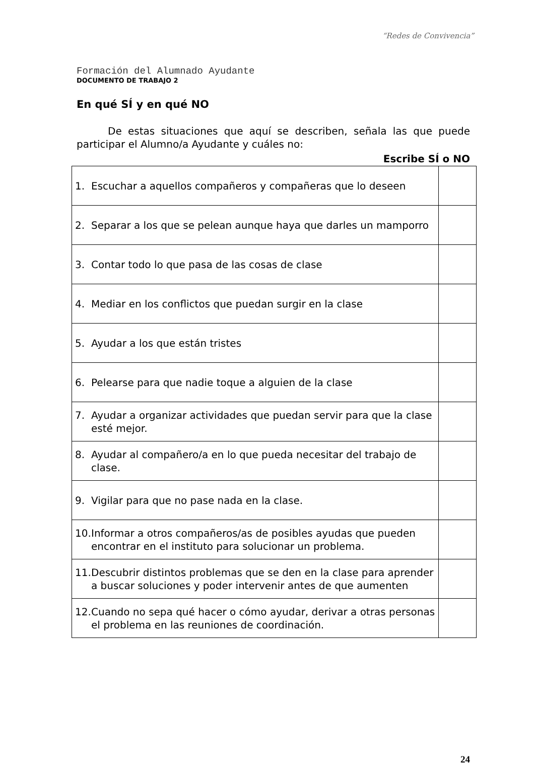“Redes de Convivencia”
Formación del Alumnado Ayudante
DOCUMENTO DE TRABAJO 2
En qué SÍ y en qué NO
De estas situaciones que aquí se describen, señala las que puede participar el Alumno/a Ayudante y cuáles no:
Escribe SÍ o NO
| 1. Escuchar a aquellos compañeros y compañeras que lo deseen | |
| 2. Separar a los que se pelean aunque haya que darles un mamporro | |
| 3. Contar todo lo que pasa de las cosas de clase | |
| 4. Mediar en los conflictos que puedan surgir en la clase | |
| 5. Ayudar a los que están tristes | |
| 6. Pelearse para que nadie toque a alguien de la clase | |
| 7. Ayudar a organizar actividades que puedan servir para que la clase esté mejor. | |
| 8. Ayudar al compañero/a en lo que pueda necesitar del trabajo de clase. | |
| 9. Vigilar para que no pase nada en la clase. | |
| 10. Informar a otros compañeros/as de posibles ayudas que pueden encontrar en el instituto para solucionar un problema. | |
| 11. Descubrir distintos problemas que se den en la clase para aprender a buscar soluciones y poder intervenir antes de que aumenten | |
| 12. Cuando no sepa qué hacer o cómo ayudar, derivar a otras personas el problema en las reuniones de coordinación. | |
24